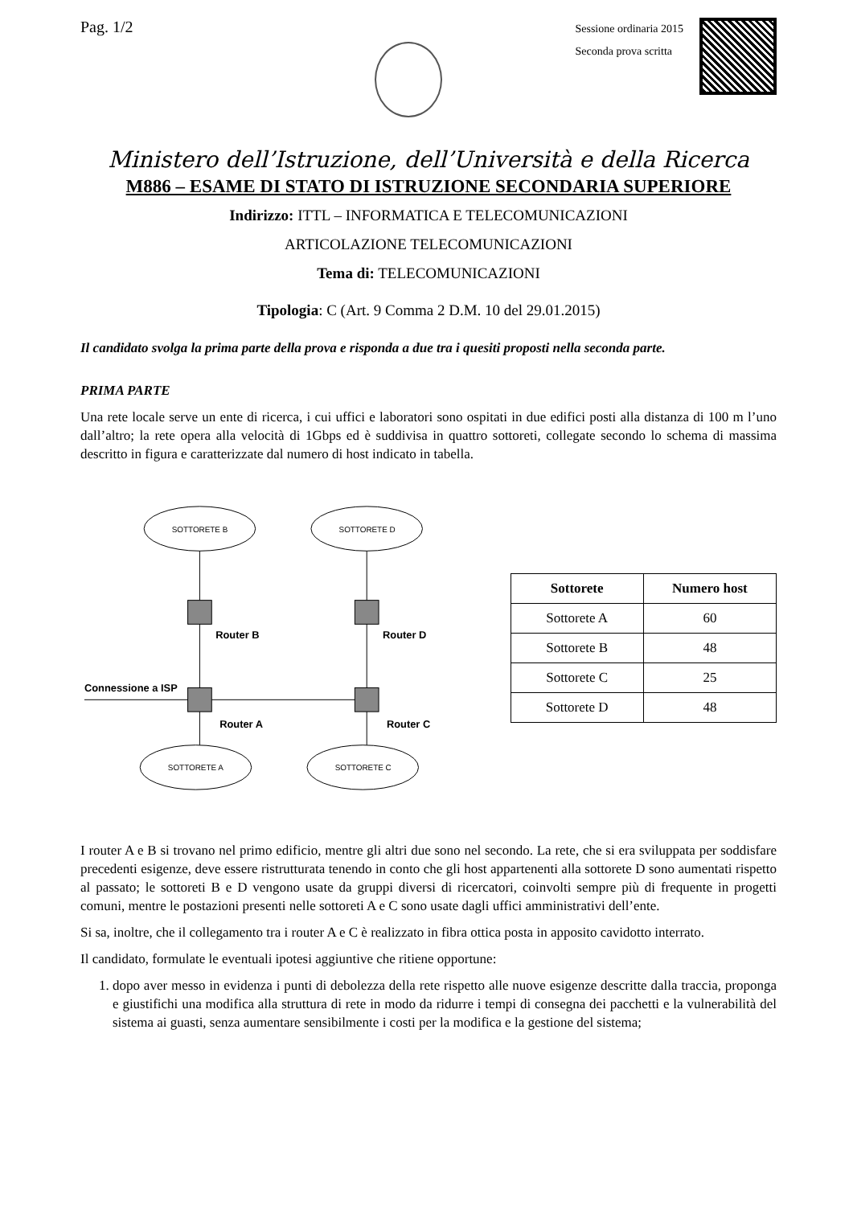Pag. 1/2
Sessione ordinaria 2015
Seconda prova scritta
Ministero dell’Istruzione, dell’Università e della Ricerca
M886 – ESAME DI STATO DI ISTRUZIONE SECONDARIA SUPERIORE
Indirizzo: ITTL – INFORMATICA E TELECOMUNICAZIONI
ARTICOLAZIONE TELECOMUNICAZIONI
Tema di: TELECOMUNICAZIONI
Tipologia: C (Art. 9 Comma 2 D.M. 10 del 29.01.2015)
Il candidato svolga la prima parte della prova e risponda a due tra i quesiti proposti nella seconda parte.
PRIMA PARTE
Una rete locale serve un ente di ricerca, i cui uffici e laboratori sono ospitati in due edifici posti alla distanza di 100 m l’uno dall’altro; la rete opera alla velocità di 1Gbps ed è suddivisa in quattro sottoreti, collegate secondo lo schema di massima descritto in figura e caratterizzate dal numero di host indicato in tabella.
SOTTORETE B
SOTTORETE D
SOTTORETE A
SOTTORETE C
Router B
Router D
Connessione a ISP
Router A
Router C
| Sottorete | Numero host |
| --- | --- |
| Sottorete A | 60 |
| Sottorete B | 48 |
| Sottorete C | 25 |
| Sottorete D | 48 |
I router A e B si trovano nel primo edificio, mentre gli altri due sono nel secondo. La rete, che si era sviluppata per soddisfare precedenti esigenze, deve essere ristrutturata tenendo in conto che gli host appartenenti alla sottorete D sono aumentati rispetto al passato; le sottoreti B e D vengono usate da gruppi diversi di ricercatori, coinvolti sempre più di frequente in progetti comuni, mentre le postazioni presenti nelle sottoreti A e C sono usate dagli uffici amministrativi dell’ente.
Si sa, inoltre, che il collegamento tra i router A e C è realizzato in fibra ottica posta in apposito cavidotto interrato.
Il candidato, formulate le eventuali ipotesi aggiuntive che ritiene opportune:
1. dopo aver messo in evidenza i punti di debolezza della rete rispetto alle nuove esigenze descritte dalla traccia, proponga e giustifichi una modifica alla struttura di rete in modo da ridurre i tempi di consegna dei pacchetti e la vulnerabilità del sistema ai guasti, senza aumentare sensibilmente i costi per la modifica e la gestione del sistema;